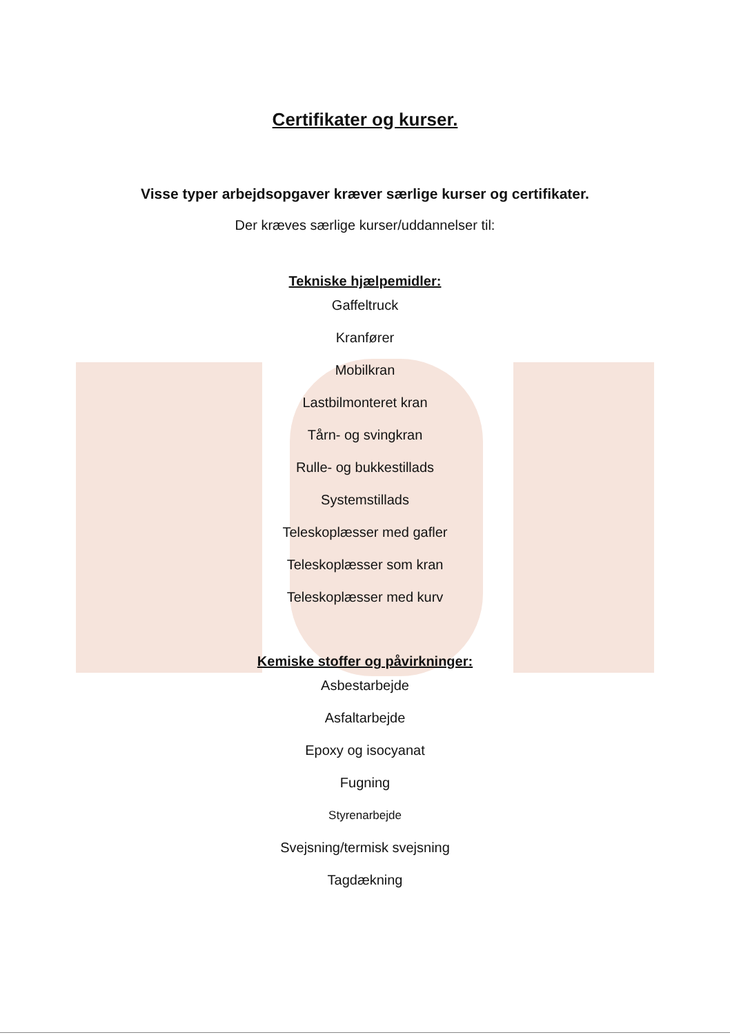Certifikater og kurser.
Visse typer arbejdsopgaver kræver særlige kurser og certifikater.
Der kræves særlige kurser/uddannelser til:
Tekniske hjælpemidler:
Gaffeltruck
Kranfører
Mobilkran
Lastbilmonteret kran
Tårn- og svingkran
Rulle- og bukkestillads
Systemstillads
Teleskoplæsser med gafler
Teleskoplæsser som kran
Teleskoplæsser med kurv
Kemiske stoffer og påvirkninger:
Asbestarbejde
Asfaltarbejde
Epoxy og isocyanat
Fugning
Styrenarbejde
Svejsning/termisk svejsning
Tagdækning